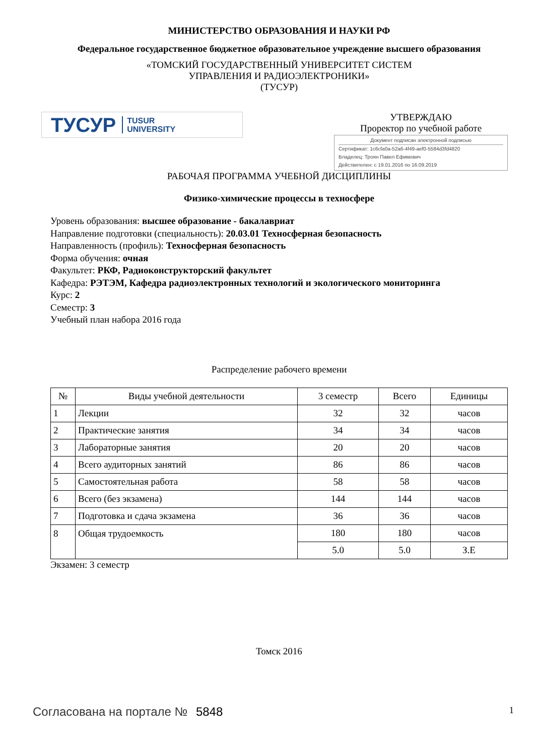МИНИСТЕРСТВО ОБРАЗОВАНИЯ И НАУКИ РФ
Федеральное государственное бюджетное образовательное учреждение высшего образования
«ТОМСКИЙ ГОСУДАРСТВЕННЫЙ УНИВЕРСИТЕТ СИСТЕМ
УПРАВЛЕНИЯ И РАДИОЭЛЕКТРОНИКИ»
(ТУСУР)
ТУСУР TUSUR
UNIVERSITY
УТВЕРЖДАЮ
Проректор по учебной работе
Документ подписан электронной подписью
Сертификат: 1c6cfa0a-52a6-4f49-aef0-5584d3fd4820
Владелец: Троян Павел Ефимович
Действителен: с 19.01.2016 по 16.09.2019
РАБОЧАЯ ПРОГРАММА УЧЕБНОЙ ДИСЦИПЛИНЫ
Физико-химические процессы в техносфере
Уровень образования: высшее образование - бакалавриат
Направление подготовки (специальность): 20.03.01 Техносферная безопасность
Направленность (профиль): Техносферная безопасность
Форма обучения: очная
Факультет: РКФ, Радиоконструкторский факультет
Кафедра: РЭТЭМ, Кафедра радиоэлектронных технологий и экологического мониторинга
Курс: 2
Семестр: 3
Учебный план набора 2016 года
Распределение рабочего времени
| № | Виды учебной деятельности | 3 семестр | Всего | Единицы |
| --- | --- | --- | --- | --- |
| 1 | Лекции | 32 | 32 | часов |
| 2 | Практические занятия | 34 | 34 | часов |
| 3 | Лабораторные занятия | 20 | 20 | часов |
| 4 | Всего аудиторных занятий | 86 | 86 | часов |
| 5 | Самостоятельная работа | 58 | 58 | часов |
| 6 | Всего (без экзамена) | 144 | 144 | часов |
| 7 | Подготовка и сдача экзамена | 36 | 36 | часов |
| 8 | Общая трудоемкость | 180 | 180 | часов |
| | | 5.0 | 5.0 | З.Е |
Экзамен: 3 семестр
Томск 2016
Согласована на портале № 5848 1